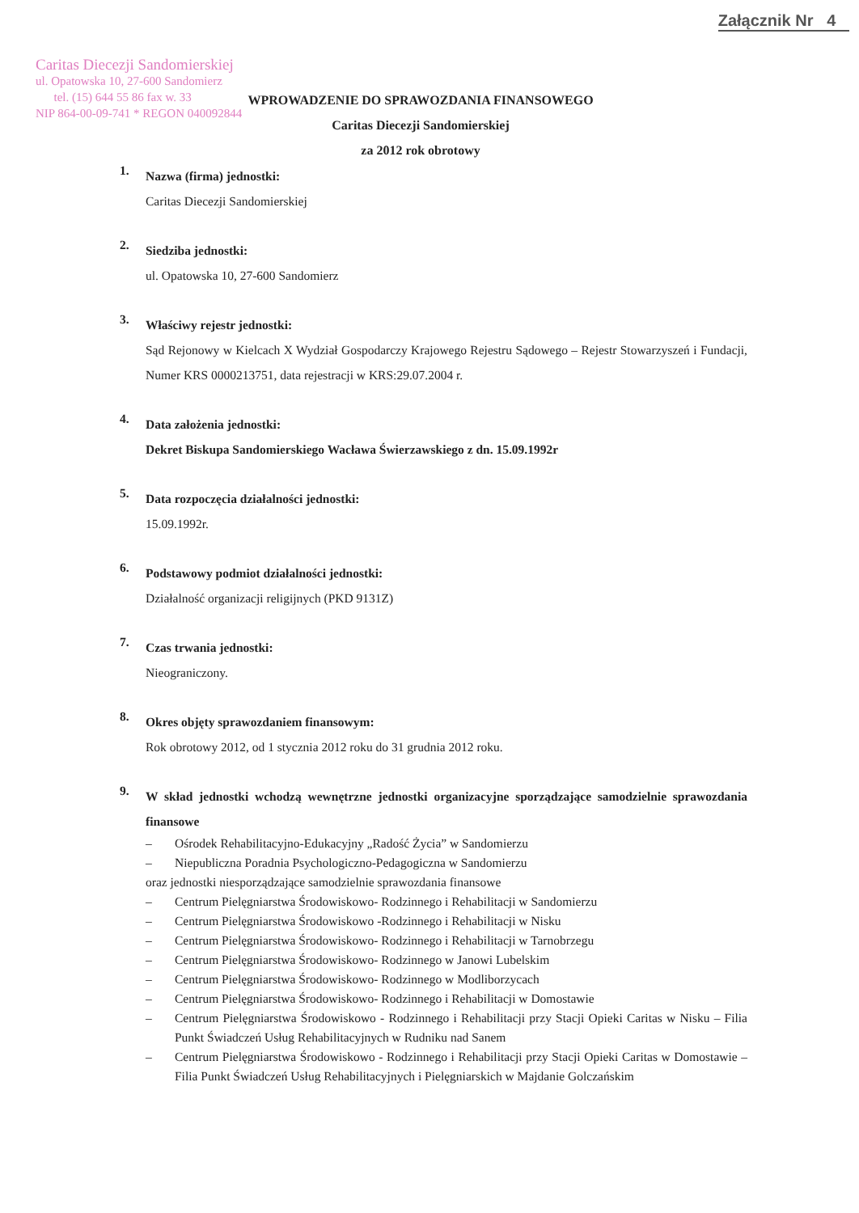Załącznik Nr 4
Caritas Diecezji Sandomierskiej
ul. Opatowska 10, 27-600 Sandomierz
tel. (15) 644 55 86 fax w. 33
NIP 864-00-09-741 * REGON 040092844
WPROWADZENIE DO SPRAWOZDANIA FINANSOWEGO
Caritas Diecezji Sandomierskiej
za 2012 rok obrotowy
1.
Nazwa (firma) jednostki:
Caritas Diecezji Sandomierskiej
2.
Siedziba jednostki:
ul. Opatowska 10, 27-600 Sandomierz
3.
Właściwy rejestr jednostki:
Sąd Rejonowy w Kielcach X Wydział Gospodarczy Krajowego Rejestru Sądowego – Rejestr Stowarzyszeń i Fundacji, Numer KRS 0000213751, data rejestracji w KRS:29.07.2004 r.
4.
Data założenia jednostki:
Dekret Biskupa Sandomierskiego Wacława Świerzawskiego z dn. 15.09.1992r
5.
Data rozpoczęcia działalności jednostki:
15.09.1992r.
6.
Podstawowy podmiot działalności jednostki:
Działalność organizacji religijnych (PKD 9131Z)
7.
Czas trwania jednostki:
Nieograniczony.
8.
Okres objęty sprawozdaniem finansowym:
Rok obrotowy 2012, od 1 stycznia 2012 roku do 31 grudnia 2012 roku.
9.
W skład jednostki wchodzą wewnętrzne jednostki organizacyjne sporządzające samodzielnie sprawozdania finansowe
– Ośrodek Rehabilitacyjno-Edukacyjny „Radość Życia” w Sandomierzu
– Niepubliczna Poradnia Psychologiczno-Pedagogiczna w Sandomierzu
oraz jednostki niesporządzające samodzielnie sprawozdania finansowe
– Centrum Pielęgniarstwa Środowiskowo- Rodzinnego i Rehabilitacji w Sandomierzu
– Centrum Pielęgniarstwa Środowiskowo -Rodzinnego i Rehabilitacji w Nisku
– Centrum Pielęgniarstwa Środowiskowo- Rodzinnego i Rehabilitacji w Tarnobrzegu
– Centrum Pielęgniarstwa Środowiskowo- Rodzinnego w Janowi Lubelskim
– Centrum Pielęgniarstwa Środowiskowo- Rodzinnego w Modliborzycach
– Centrum Pielęgniarstwa Środowiskowo- Rodzinnego i Rehabilitacji w Domostawie
– Centrum Pielęgniarstwa Środowiskowo - Rodzinnego i Rehabilitacji przy Stacji Opieki Caritas w Nisku – Filia Punkt Świadczeń Usług Rehabilitacyjnych w Rudniku nad Sanem
– Centrum Pielęgniarstwa Środowiskowo - Rodzinnego i Rehabilitacji przy Stacji Opieki Caritas w Domostawie – Filia Punkt Świadczeń Usług Rehabilitacyjnych i Pielęgniarskich w Majdanie Golczańskim